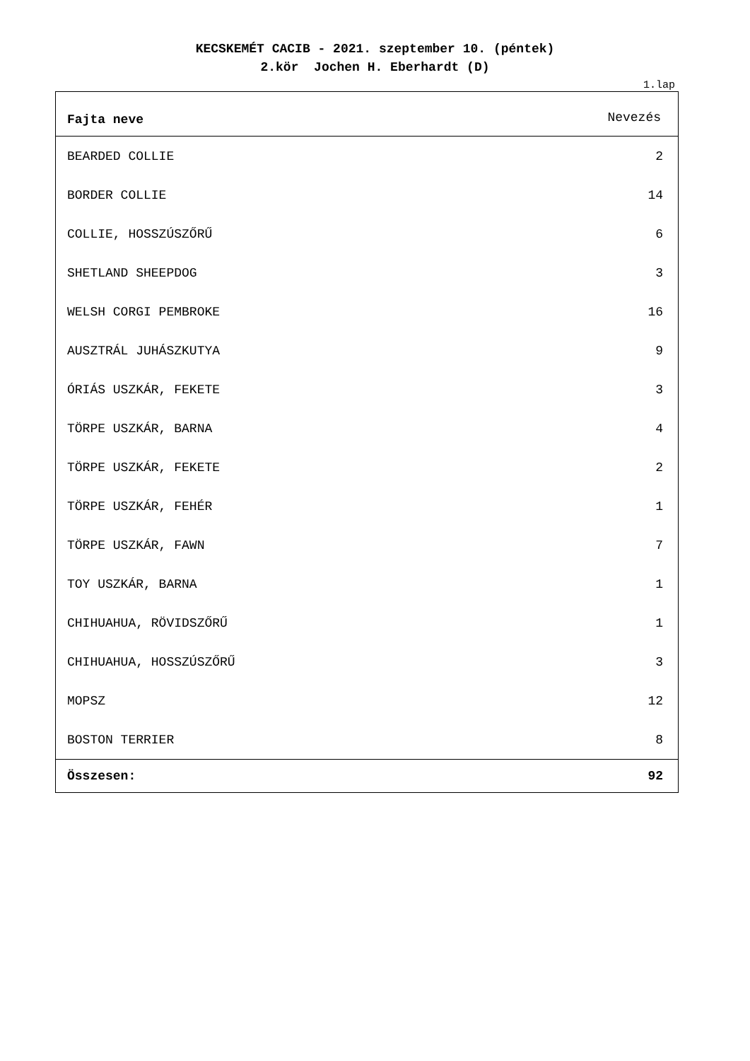KECSKEMÉT CACIB - 2021. szeptember 10. (péntek)
2.kör Jochen H. Eberhardt (D)
1.lap
| Fajta neve | Nevezés |
| --- | --- |
| BEARDED COLLIE | 2 |
| BORDER COLLIE | 14 |
| COLLIE, HOSSZÚSZŐRŰ | 6 |
| SHETLAND SHEEPDOG | 3 |
| WELSH CORGI PEMBROKE | 16 |
| AUSZTRÁL JUHÁSZKUTYA | 9 |
| ÓRIÁS USZKÁR, FEKETE | 3 |
| TÖRPE USZKÁR, BARNA | 4 |
| TÖRPE USZKÁR, FEKETE | 2 |
| TÖRPE USZKÁR, FEHÉR | 1 |
| TÖRPE USZKÁR, FAWN | 7 |
| TOY USZKÁR, BARNA | 1 |
| CHIHUAHUA, RÖVIDSZŐRŰ | 1 |
| CHIHUAHUA, HOSSZÚSZŐRŰ | 3 |
| MOPSZ | 12 |
| BOSTON TERRIER | 8 |
| Összesen: | 92 |